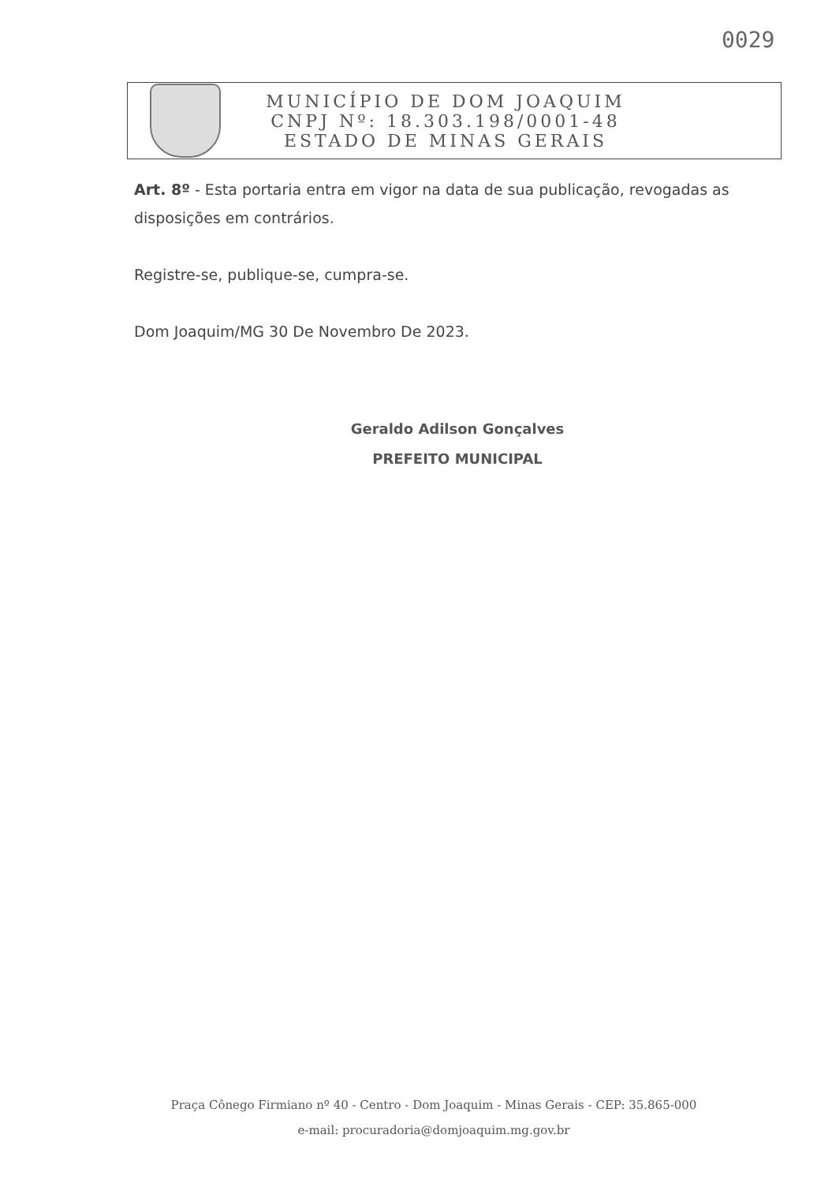0029
MUNICÍPIO DE DOM JOAQUIM
CNPJ Nº: 18.303.198/0001-48
ESTADO DE MINAS GERAIS
Art. 8º - Esta portaria entra em vigor na data de sua publicação, revogadas as disposições em contrários.
Registre-se, publique-se, cumpra-se.
Dom Joaquim/MG 30 De Novembro De 2023.
Geraldo Adilson Gonçalves
PREFEITO MUNICIPAL
Praça Cônego Firmiano nº 40 - Centro - Dom Joaquim - Minas Gerais - CEP: 35.865-000
e-mail: procuradoria@domjoaquim.mg.gov.br